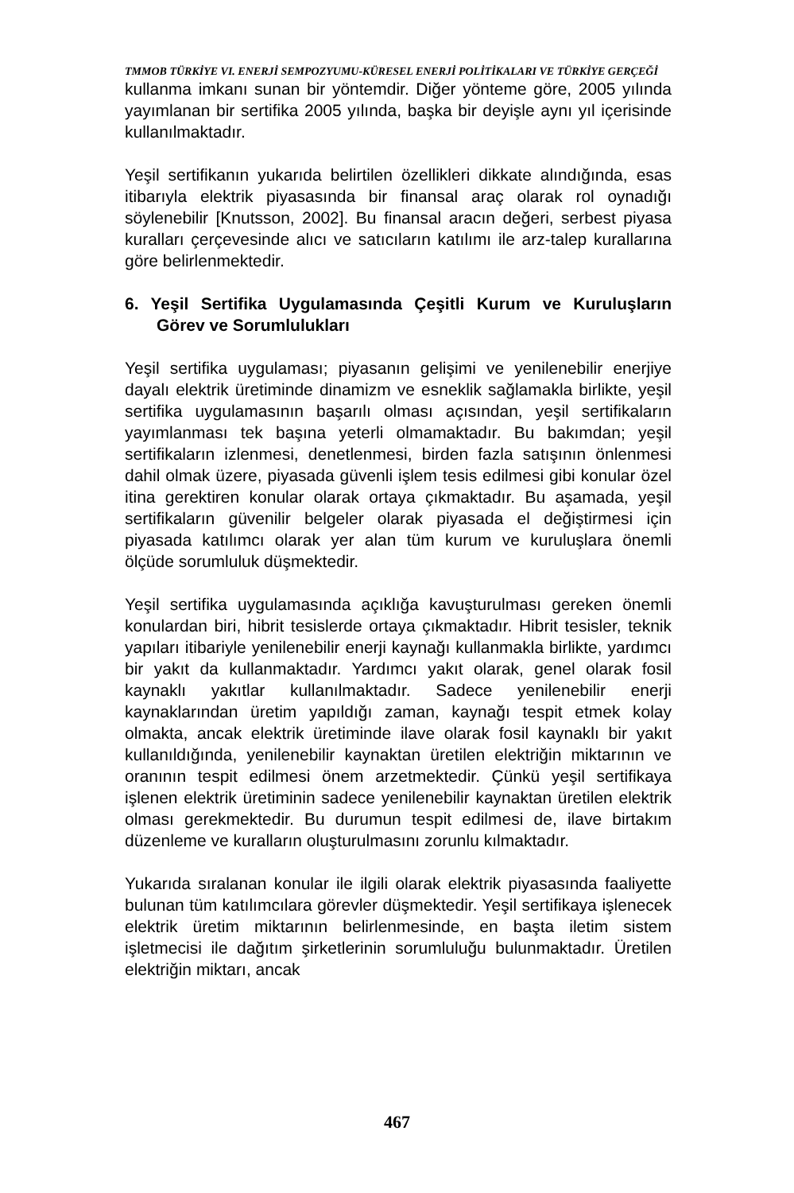TMMOB TÜRKİYE VI. ENERJİ SEMPOZYUMU-KÜRESEL ENERJİ POLİTİKALARI VE TÜRKİYE GERÇEĞİ
kullanma imkanı sunan bir yöntemdir. Diğer yönteme göre, 2005 yılında yayımlanan bir sertifika 2005 yılında, başka bir deyişle aynı yıl içerisinde kullanılmaktadır.
Yeşil sertifikanın yukarıda belirtilen özellikleri dikkate alındığında, esas itibarıyla elektrik piyasasında bir finansal araç olarak rol oynadığı söylenebilir [Knutsson, 2002]. Bu finansal aracın değeri, serbest piyasa kuralları çerçevesinde alıcı ve satıcıların katılımı ile arz-talep kurallarına göre belirlenmektedir.
6. Yeşil Sertifika Uygulamasında Çeşitli Kurum ve Kuruluşların Görev ve Sorumlulukları
Yeşil sertifika uygulaması; piyasanın gelişimi ve yenilenebilir enerjiye dayalı elektrik üretiminde dinamizm ve esneklik sağlamakla birlikte, yeşil sertifika uygulamasının başarılı olması açısından, yeşil sertifikaların yayımlanması tek başına yeterli olmamaktadır. Bu bakımdan; yeşil sertifikaların izlenmesi, denetlenmesi, birden fazla satışının önlenmesi dahil olmak üzere, piyasada güvenli işlem tesis edilmesi gibi konular özel itina gerektiren konular olarak ortaya çıkmaktadır. Bu aşamada, yeşil sertifikaların güvenilir belgeler olarak piyasada el değiştirmesi için piyasada katılımcı olarak yer alan tüm kurum ve kuruluşlara önemli ölçüde sorumluluk düşmektedir.
Yeşil sertifika uygulamasında açıklığa kavuşturulması gereken önemli konulardan biri, hibrit tesislerde ortaya çıkmaktadır. Hibrit tesisler, teknik yapıları itibariyle yenilenebilir enerji kaynağı kullanmakla birlikte, yardımcı bir yakıt da kullanmaktadır. Yardımcı yakıt olarak, genel olarak fosil kaynaklı yakıtlar kullanılmaktadır. Sadece yenilenebilir enerji kaynaklarından üretim yapıldığı zaman, kaynağı tespit etmek kolay olmakta, ancak elektrik üretiminde ilave olarak fosil kaynaklı bir yakıt kullanıldığında, yenilenebilir kaynaktan üretilen elektriğin miktarının ve oranının tespit edilmesi önem arzetmektedir. Çünkü yeşil sertifikaya işlenen elektrik üretiminin sadece yenilenebilir kaynaktan üretilen elektrik olması gerekmektedir. Bu durumun tespit edilmesi de, ilave birtakım düzenleme ve kuralların oluşturulmasını zorunlu kılmaktadır.
Yukarıda sıralanan konular ile ilgili olarak elektrik piyasasında faaliyette bulunan tüm katılımcılara görevler düşmektedir. Yeşil sertifikaya işlenecek elektrik üretim miktarının belirlenmesinde, en başta iletim sistem işletmecisi ile dağıtım şirketlerinin sorumluluğu bulunmaktadır. Üretilen elektriğin miktarı, ancak
467